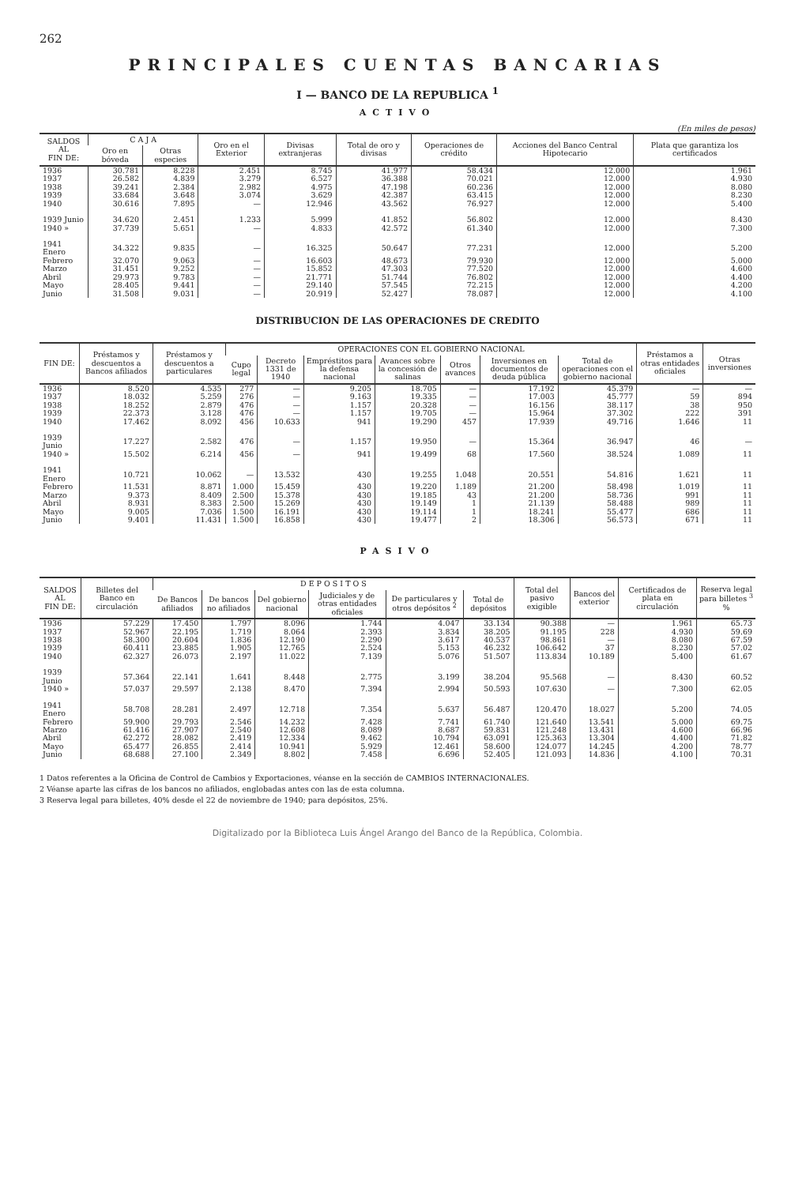262
PRINCIPALES CUENTAS BANCARIAS
I — BANCO DE LA REPUBLICA <sup>1</sup>
ACTIVO
(En miles de pesos)
| SALDOS AL FIN DE: | C A J A | | Oro en el Exterior | Divisas extranjeras | Total de oro y divisas | Operaciones de crédito | Acciones del Banco Central Hipotecario | Plata que garantiza los certificados |
| --- | --- | --- | --- | --- | --- | --- | --- | --- |
| | Oro en bóveda | Otras especies | | | | | | |
| 1936 | 30.781 | 8.228 | 2.451 | 8.745 | 41.977 | 58.434 | 12.000 | 1.961 |
| 1937 | 26.582 | 4.839 | 3.279 | 6.527 | 36.388 | 70.021 | 12.000 | 4.930 |
| 1938 | 39.241 | 2.384 | 2.982 | 4.975 | 47.198 | 60.236 | 12.000 | 8.080 |
| 1939 | 33.684 | 3.648 | 3.074 | 3.629 | 42.387 | 63.415 | 12.000 | 8.230 |
| 1940 | 30.616 | 7.895 | — | 12.946 | 43.562 | 76.927 | 12.000 | 5.400 |
| 1939 Junio | 34.620 | 2.451 | 1.233 | 5.999 | 41.852 | 56.802 | 12.000 | 8.430 |
| 1940 » | 37.739 | 5.651 | — | 4.833 | 42.572 | 61.340 | 12.000 | 7.300 |
| 1941 Enero | 34.322 | 9.835 | — | 16.325 | 50.647 | 77.231 | 12.000 | 5.200 |
| Febrero | 32.070 | 9.063 | — | 16.603 | 48.673 | 79.930 | 12.000 | 5.000 |
| Marzo | 31.451 | 9.252 | — | 15.852 | 47.303 | 77.520 | 12.000 | 4.600 |
| Abril | 29.973 | 9.783 | — | 21.771 | 51.744 | 76.802 | 12.000 | 4.400 |
| Mayo | 28.405 | 9.441 | — | 29.140 | 57.545 | 72.215 | 12.000 | 4.200 |
| Junio | 31.508 | 9.031 | — | 20.919 | 52.427 | 78.087 | 12.000 | 4.100 |
DISTRIBUCION DE LAS OPERACIONES DE CREDITO
| FIN DE: | Préstamos y descuentos a Bancos afiliados | Préstamos y descuentos a particulares | OPERACIONES CON EL GOBIERNO NACIONAL | | | | | | | Préstamos a otras entidades oficiales | Otras inversiones |
| --- | --- | --- | --- | --- | --- | --- | --- | --- | --- | --- | --- |
| | | | Cupo legal | Decreto 1331 de 1940 | Empréstitos para la defensa nacional | Avances sobre la concesión de salinas | Otros avances | Inversiones en documentos de deuda pública | Total de operaciones con el gobierno nacional | | |
| 1936 | 8.520 | 4.535 | 277 | — | 9.205 | 18.705 | — | 17.192 | 45.379 | — | — |
| 1937 | 18.032 | 5.259 | 276 | — | 9.163 | 19.335 | — | 17.003 | 45.777 | 59 | 894 |
| 1938 | 18.252 | 2.879 | 476 | — | 1.157 | 20.328 | — | 16.156 | 38.117 | 38 | 950 |
| 1939 | 22.373 | 3.128 | 476 | — | 1.157 | 19.705 | — | 15.964 | 37.302 | 222 | 391 |
| 1940 | 17.462 | 8.092 | 456 | 10.633 | 941 | 19.290 | 457 | 17.939 | 49.716 | 1.646 | 11 |
| 1939 Junio | 17.227 | 2.582 | 476 | — | 1.157 | 19.950 | — | 15.364 | 36.947 | 46 | — |
| 1940 » | 15.502 | 6.214 | 456 | — | 941 | 19.499 | 68 | 17.560 | 38.524 | 1.089 | 11 |
| 1941 Enero | 10.721 | 10.062 | — | 13.532 | 430 | 19.255 | 1.048 | 20.551 | 54.816 | 1.621 | 11 |
| Febrero | 11.531 | 8.871 | 1.000 | 15.459 | 430 | 19.220 | 1.189 | 21.200 | 58.498 | 1.019 | 11 |
| Marzo | 9.373 | 8.409 | 2.500 | 15.378 | 430 | 19.185 | 43 | 21.200 | 58.736 | 991 | 11 |
| Abril | 8.931 | 8.383 | 2.500 | 15.269 | 430 | 19.149 | 1 | 21.139 | 58.488 | 989 | 11 |
| Mayo | 9.005 | 7.036 | 1.500 | 16.191 | 430 | 19.114 | 1 | 18.241 | 55.477 | 686 | 11 |
| Junio | 9.401 | 11.431 | 1.500 | 16.858 | 430 | 19.477 | 2 | 18.306 | 56.573 | 671 | 11 |
PASIVO
| SALDOS AL FIN DE: | Billetes del Banco en circulación | D E P O S I T O S | | | | | | Total del pasivo exigible | Bancos del exterior | Certificados de plata en circulación | Reserva legal para billetes <sup>3</sup> % |
| --- | --- | --- | --- | --- | --- | --- | --- | --- | --- | --- | --- |
| | | De Bancos afiliados | De bancos no afiliados | Del gobierno nacional | Judiciales y de otras entidades oficiales | De particulares y otros depósitos <sup>2</sup> | Total de depósitos | | | | |
| 1936 | 57.229 | 17.450 | 1.797 | 8.096 | 1.744 | 4.047 | 33.134 | 90.388 | — | 1.961 | 65.73 |
| 1937 | 52.967 | 22.195 | 1.719 | 8.064 | 2.393 | 3.834 | 38.205 | 91.195 | 228 | 4.930 | 59.69 |
| 1938 | 58.300 | 20.604 | 1.836 | 12.190 | 2.290 | 3.617 | 40.537 | 98.861 | — | 8.080 | 67.59 |
| 1939 | 60.411 | 23.885 | 1.905 | 12.765 | 2.524 | 5.153 | 46.232 | 106.642 | 37 | 8.230 | 57.02 |
| 1940 | 62.327 | 26.073 | 2.197 | 11.022 | 7.139 | 5.076 | 51.507 | 113.834 | 10.189 | 5.400 | 61.67 |
| 1939 Junio | 57.364 | 22.141 | 1.641 | 8.448 | 2.775 | 3.199 | 38.204 | 95.568 | — | 8.430 | 60.52 |
| 1940 » | 57.037 | 29.597 | 2.138 | 8.470 | 7.394 | 2.994 | 50.593 | 107.630 | — | 7.300 | 62.05 |
| 1941 Enero | 58.708 | 28.281 | 2.497 | 12.718 | 7.354 | 5.637 | 56.487 | 120.470 | 18.027 | 5.200 | 74.05 |
| Febrero | 59.900 | 29.793 | 2.546 | 14.232 | 7.428 | 7.741 | 61.740 | 121.640 | 13.541 | 5.000 | 69.75 |
| Marzo | 61.416 | 27.907 | 2.540 | 12.608 | 8.089 | 8.687 | 59.831 | 121.248 | 13.431 | 4.600 | 66.96 |
| Abril | 62.272 | 28.082 | 2.419 | 12.334 | 9.462 | 10.794 | 63.091 | 125.363 | 13.304 | 4.400 | 71.82 |
| Mayo | 65.477 | 26.855 | 2.414 | 10.941 | 5.929 | 12.461 | 58.600 | 124.077 | 14.245 | 4.200 | 78.77 |
| Junio | 68.688 | 27.100 | 2.349 | 8.802 | 7.458 | 6.696 | 52.405 | 121.093 | 14.836 | 4.100 | 70.31 |
1 Datos referentes a la Oficina de Control de Cambios y Exportaciones, véanse en la sección de CAMBIOS INTERNACIONALES.
2 Véanse aparte las cifras de los bancos no afiliados, englobadas antes con las de esta columna.
3 Reserva legal para billetes, 40% desde el 22 de noviembre de 1940; para depósitos, 25%.
Digitalizado por la Biblioteca Luis Ángel Arango del Banco de la República, Colombia.